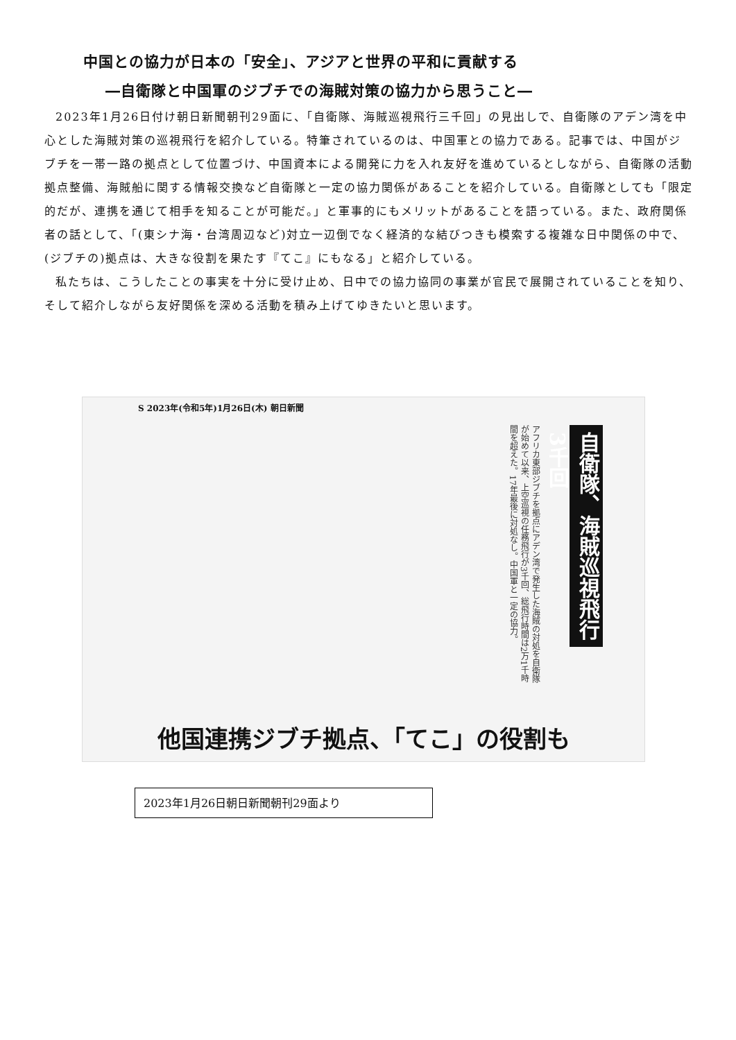中国との協力が日本の「安全」、アジアと世界の平和に貢献する
―自衛隊と中国軍のジブチでの海賊対策の協力から思うこと―
2023年1月26日付け朝日新聞朝刊29面に、「自衛隊、海賊巡視飛行三千回」の見出しで、自衛隊のアデン湾を中心とした海賊対策の巡視飛行を紹介している。特筆されているのは、中国軍との協力である。記事では、中国がジブチを一帯一路の拠点として位置づけ、中国資本による開発に力を入れ友好を進めているとしながら、自衛隊の活動拠点整備、海賊船に関する情報交換など自衛隊と一定の協力関係があることを紹介している。自衛隊としても「限定的だが、連携を通じて相手を知ることが可能だ。」と軍事的にもメリットがあることを語っている。また、政府関係者の話として、「(東シナ海・台湾周辺など)対立一辺倒でなく経済的な結びつきも模索する複雑な日中関係の中で、(ジブチの)拠点は、大きな役割を果たす『てこ』にもなる」と紹介している。
私たちは、こうしたことの事実を十分に受け止め、日中での協力協同の事業が官民で展開されていることを知り、そして紹介しながら友好関係を深める活動を積み上げてゆきたいと思います。
S 2023年(令和5年)1月26日(木) 朝日新聞
自衛隊、海賊巡視飛行3千回
アフリカ東部ジブチを拠点にアデン湾で発生した海賊の対処を自衛隊が始めて以来、上空巡視の任務飛行が3千回、総飛行時間は2万1千時間を超えた。17年最後に対処なし。中国軍と一定の協力。
他国連携ジブチ拠点、「てこ」の役割も
2023年1月26日朝日新聞朝刊29面より